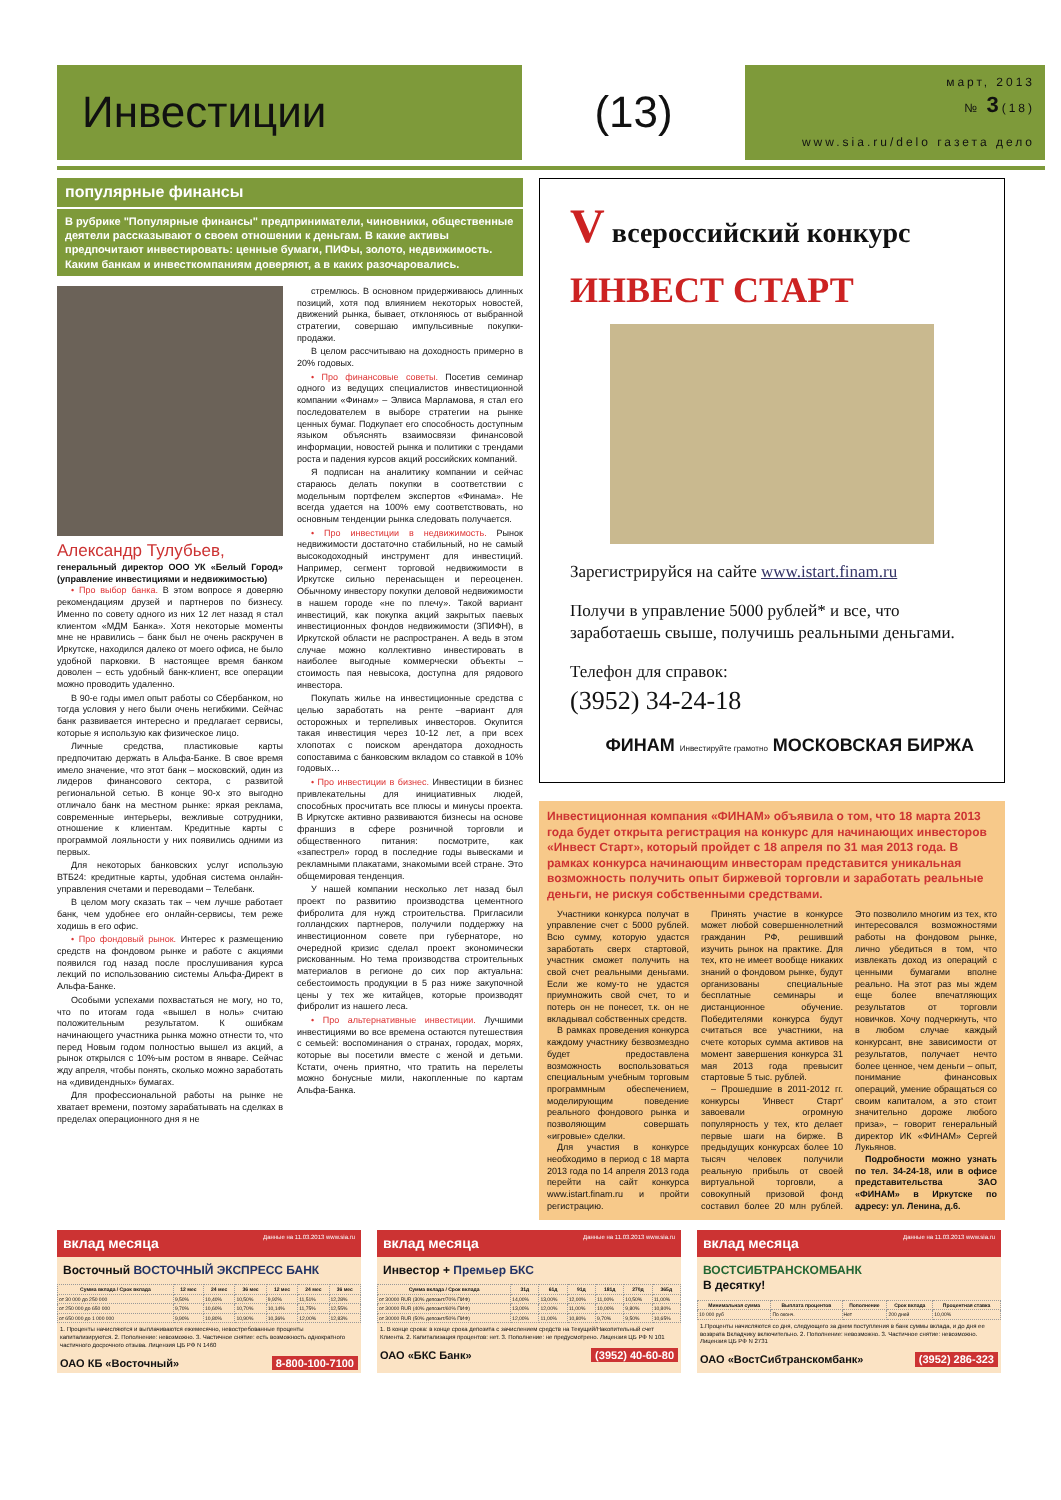Инвестиции (13)
март, 2013
№ 3(18)
www.sia.ru/delo газета дело
популярные финансы
В рубрике "Популярные финансы" предприниматели, чиновники, общественные деятели рассказывают о своем отношении к деньгам. В какие активы предпочитают инвестировать: ценные бумаги, ПИФы, золото, недвижимость. Каким банкам и инвесткомпаниям доверяют, а в каких разочаровались.
Александр Тулубьев,
генеральный директор ООО УК «Белый Город» (управление инвестициями и недвижимостью)
• Про выбор банка. В этом вопросе я доверяю рекомендациям друзей и партнеров по бизнесу. Именно по совету одного из них 12 лет назад я стал клиентом «МДМ Банка». Хотя некоторые моменты мне не нравились – банк был не очень раскручен в Иркутске, находился далеко от моего офиса, не было удобной парковки. В настоящее время банком доволен – есть удобный банк-клиент, все операции можно проводить удаленно.
В 90-е годы имел опыт работы со Сбербанком, но тогда условия у него были очень негибкими. Сейчас банк развивается интересно и предлагает сервисы, которые я использую как физическое лицо.
Личные средства, пластиковые карты предпочитаю держать в Альфа-Банке. В свое время имело значение, что этот банк – московский, один из лидеров финансового сектора, с развитой региональной сетью. В конце 90-х это выгодно отличало банк на местном рынке: яркая реклама, современные интерьеры, вежливые сотрудники, отношение к клиентам. Кредитные карты с программой лояльности у них появились одними из первых.
Для некоторых банковских услуг использую ВТБ24: кредитные карты, удобная система онлайн-управления счетами и переводами – Телебанк.
В целом могу сказать так – чем лучше работает банк, чем удобнее его онлайн-сервисы, тем реже ходишь в его офис.
• Про фондовый рынок. Интерес к размещению средств на фондовом рынке и работе с акциями появился год назад после прослушивания курса лекций по использованию системы Альфа-Директ в Альфа-Банке.
Особыми успехами похвастаться не могу, но то, что по итогам года «вышел в ноль» считаю положительным результатом. К ошибкам начинающего участника рынка можно отнести то, что перед Новым годом полностью вышел из акций, а рынок открылся с 10%-ым ростом в январе. Сейчас жду апреля, чтобы понять, сколько можно заработать на «дивидендных» бумагах.
Для профессиональной работы на рынке не хватает времени, поэтому зарабатывать на сделках в пределах операционного дня я не
стремлюсь. В основном придерживаюсь длинных позиций, хотя под влиянием некоторых новостей, движений рынка, бывает, отклоняюсь от выбранной стратегии, совершаю импульсивные покупки-продажи.
В целом рассчитываю на доходность примерно в 20% годовых.
• Про финансовые советы. Посетив семинар одного из ведущих специалистов инвестиционной компании «Финам» – Элвиса Марламова, я стал его последователем в выборе стратегии на рынке ценных бумаг. Подкупает его способность доступным языком объяснять взаимосвязи финансовой информации, новостей рынка и политики с трендами роста и падения курсов акций российских компаний.
Я подписан на аналитику компании и сейчас стараюсь делать покупки в соответствии с модельным портфелем экспертов «Финама». Не всегда удается на 100% ему соответствовать, но основным тенденции рынка следовать получается.
• Про инвестиции в недвижимость. Рынок недвижимости достаточно стабильный, но не самый высокодоходный инструмент для инвестиций. Например, сегмент торговой недвижимости в Иркутске сильно перенасыщен и переоценен. Обычному инвестору покупки деловой недвижимости в нашем городе «не по плечу». Такой вариант инвестиций, как покупка акций закрытых паевых инвестиционных фондов недвижимости (ЗПИФН), в Иркутской области не распространен. А ведь в этом случае можно коллективно инвестировать в наиболее выгодные коммерчески объекты – стоимость пая невысока, доступна для рядового инвестора.
Покупать жилье на инвестиционные средства с целью заработать на ренте –вариант для осторожных и терпеливых инвесторов. Окупится такая инвестиция через 10-12 лет, а при всех хлопотах с поиском арендатора доходность сопоставима с банковским вкладом со ставкой в 10% годовых…
• Про инвестиции в бизнес. Инвестиции в бизнес привлекательны для инициативных людей, способных просчитать все плюсы и минусы проекта. В Иркутске активно развиваются бизнесы на основе франшиз в сфере розничной торговли и общественного питания: посмотрите, как «запестрел» город в последние годы вывесками и рекламными плакатами, знакомыми всей стране. Это общемировая тенденция.
У нашей компании несколько лет назад был проект по развитию производства цементного фибролита для нужд строительства. Пригласили голландских партнеров, получили поддержку на инвестиционном совете при губернаторе, но очередной кризис сделал проект экономически рискованным. Но тема производства строительных материалов в регионе до сих пор актуальна: себестоимость продукции в 5 раз ниже закупочной цены у тех же китайцев, которые производят фибролит из нашего леса.
• Про альтернативные инвестиции. Лучшими инвестициями во все времена остаются путешествия с семьей: воспоминания о странах, городах, морях, которые вы посетили вместе с женой и детьми. Кстати, очень приятно, что тратить на перелеты можно бонусные мили, накопленные по картам Альфа-Банка.
V всероссийский конкурс
ИНВЕСТ СТАРТ
Зарегистрируйся на сайте www.istart.finam.ru
Получи в управление 5000 рублей* и все, что заработаешь свыше, получишь реальными деньгами.
Телефон для справок:
(3952) 34-24-18
ФИНАМ Инвестируйте грамотно МОСКОВСКАЯ БИРЖА
Инвестиционная компания «ФИНАМ» объявила о том, что 18 марта 2013 года будет открыта регистрация на конкурс для начинающих инвесторов «Инвест Старт», который пройдет с 18 апреля по 31 мая 2013 года. В рамках конкурса начинающим инвесторам представится уникальная возможность получить опыт биржевой торговли и заработать реальные деньги, не рискуя собственными средствами.
Участники конкурса получат в управление счет с 5000 рублей. Всю сумму, которую удастся заработать сверх стартовой, участник сможет получить на свой счет реальными деньгами. Если же кому-то не удастся приумножить свой счет, то и потерь он не понесет, т.к. он не вкладывал собственных средств.
В рамках проведения конкурса каждому участнику безвозмездно будет предоставлена возможность воспользоваться специальным учебным торговым программным обеспечением, моделирующим поведение реального фондового рынка и позволяющим совершать «игровые» сделки.
Для участия в конкурсе необходимо в период с 18 марта 2013 года по 14 апреля 2013 года перейти на сайт конкурса www.istart.finam.ru и пройти регистрацию.
Принять участие в конкурсе может любой совершеннолетний гражданин РФ, решивший изучить рынок на практике. Для тех, кто не имеет вообще никаких знаний о фондовом рынке, будут организованы специальные бесплатные семинары и дистанционное обучение. Победителями конкурса будут считаться все участники, на счете которых сумма активов на момент завершения конкурса 31 мая 2013 года превысит стартовые 5 тыс. рублей.
– Прошедшие в 2011-2012 гг. конкурсы 'Инвест Старт' завоевали огромную популярность у тех, кто делает первые шаги на бирже. В предыдущих конкурсах более 10 тысяч человек получили реальную прибыль от своей виртуальной торговли, а совокупный призовой фонд составил более 20 млн рублей. Это позволило многим из тех, кто интересовался возможностями работы на фондовом рынке, лично убедиться в том, что извлекать доход из операций с ценными бумагами вполне реально. На этот раз мы ждем еще более впечатляющих результатов от торговли новичков. Хочу подчеркнуть, что в любом случае каждый конкурсант, вне зависимости от результатов, получает нечто более ценное, чем деньги – опыт, понимание финансовых операций, умение обращаться со своим капиталом, а это стоит значительно дороже любого приза», – говорит генеральный директор ИК «ФИНАМ» Сергей Лукьянов.
Подробности можно узнать по тел. 34-24-18, или в офисе представительства ЗАО «ФИНАМ» в Иркутске по адресу: ул. Ленина, д.6.
вклад месяца Данные на 11.03.2013 www.sia.ru
Восточный ВОСТОЧНЫЙ ЭКСПРЕСС БАНК
| Сумма вклада / Срок вклада | 12 мес | 24 мес | 36 мес | 12 мес | 24 мес | 36 мес |
| --- | --- | --- | --- | --- | --- | --- |
| от 30 000 до 250 000 | 9,50% | 10,40% | 10,50% | 9,92% | 11,51% | 12,28% |
| от 250 000 до 650 000 | 9,70% | 10,60% | 10,70% | 10,14% | 11,75% | 12,55% |
| от 650 000 до 1 000 000 | 9,90% | 10,80% | 10,90% | 10,36% | 12,00% | 12,83% |
1. Проценты начисляются и выплачиваются ежемесячно, невостребованные проценты капитализируются. 2. Пополнение: невозможно. 3. Частичное снятие: есть возможность однократного частичного досрочного отзыва. Лицензия ЦБ РФ N 1460
ОАО КБ «Восточный» 8-800-100-7100
вклад месяца Данные на 11.03.2013 www.sia.ru
Инвестор + Премьер БКС
| Сумма вклада / Срок вклада | 31д | 61д | 91д | 181д | 270д | 365д |
| --- | --- | --- | --- | --- | --- | --- |
| от 30000 RUR (30% депозит/70% ПИФ) | 14,00% | 13,00% | 12,00% | 11,00% | 10,50% | 11,00% |
| от 30000 RUR (40% депозит/60% ПИФ) | 13,00% | 12,00% | 11,00% | 10,00% | 9,80% | 10,80% |
| от 30000 RUR (50% депозит/50% ПИФ) | 12,00% | 11,00% | 10,80% | 9,70% | 9,50% | 10,65% |
1. В конце срока: в конце срока депозита с зачислением средств на Текущий/Накопительный счет Клиента. 2. Капитализация процентов: нет. 3. Пополнение: не предусмотрено. Лицензия ЦБ РФ N 101
ОАО «БКС Банк» (3952) 40-60-80
вклад месяца Данные на 11.03.2013 www.sia.ru
ВОСТСИБТРАНСКОМБАНК
В десятку!
| Минимальная сумма | Выплата процентов | Пополнение | Срок вклада | Процентная ставка |
| --- | --- | --- | --- | --- |
| 10 000 руб | По оконч. | Нет | 200 дней | 10,00% |
1.Проценты начисляются со дня, следующего за днем поступления в банк суммы вклада, и до дня ее возврата Вкладчику включительно. 2. Пополнение: невозможно. 3. Частичное снятие: невозможно. Лицензия ЦБ РФ N 2731
ОАО «ВостСибтранскомбанк» (3952) 286-323